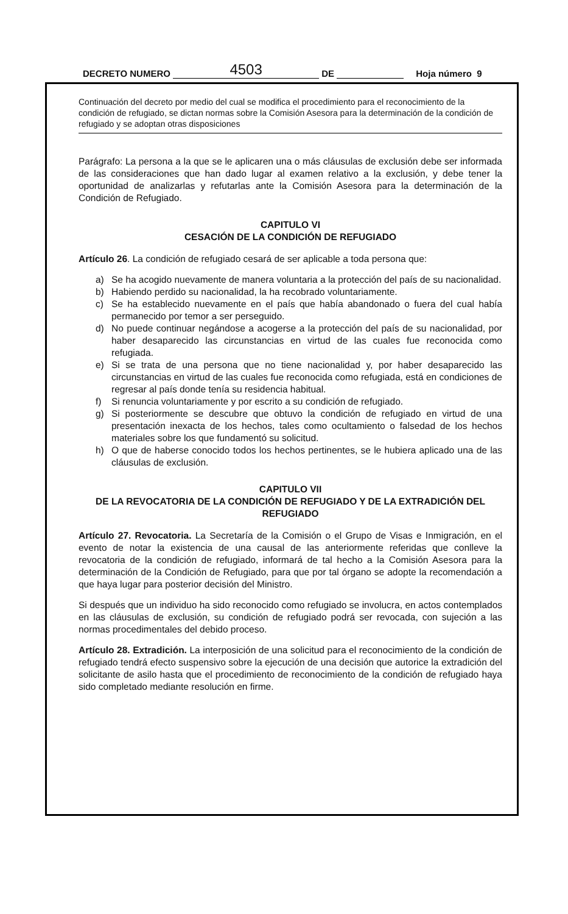DECRETO NUMERO 4503 DE Hoja número 9
Continuación del decreto por medio del cual se modifica el procedimiento para el reconocimiento de la condición de refugiado, se dictan normas sobre la Comisión Asesora para la determinación de la condición de refugiado y se adoptan otras disposiciones
Parágrafo: La persona a la que se le aplicaren una o más cláusulas de exclusión debe ser informada de las consideraciones que han dado lugar al examen relativo a la exclusión, y debe tener la oportunidad de analizarlas y refutarlas ante la Comisión Asesora para la determinación de la Condición de Refugiado.
CAPITULO VI
CESACIÓN DE LA CONDICIÓN DE REFUGIADO
Artículo 26. La condición de refugiado cesará de ser aplicable a toda persona que:
a) Se ha acogido nuevamente de manera voluntaria a la protección del país de su nacionalidad.
b) Habiendo perdido su nacionalidad, la ha recobrado voluntariamente.
c) Se ha establecido nuevamente en el país que había abandonado o fuera del cual había permanecido por temor a ser perseguido.
d) No puede continuar negándose a acogerse a la protección del país de su nacionalidad, por haber desaparecido las circunstancias en virtud de las cuales fue reconocida como refugiada.
e) Si se trata de una persona que no tiene nacionalidad y, por haber desaparecido las circunstancias en virtud de las cuales fue reconocida como refugiada, está en condiciones de regresar al país donde tenía su residencia habitual.
f) Si renuncia voluntariamente y por escrito a su condición de refugiado.
g) Si posteriormente se descubre que obtuvo la condición de refugiado en virtud de una presentación inexacta de los hechos, tales como ocultamiento o falsedad de los hechos materiales sobre los que fundamentó su solicitud.
h) O que de haberse conocido todos los hechos pertinentes, se le hubiera aplicado una de las cláusulas de exclusión.
CAPITULO VII
DE LA REVOCATORIA DE LA CONDICIÓN DE REFUGIADO Y DE LA EXTRADICIÓN DEL REFUGIADO
Artículo 27. Revocatoria. La Secretaría de la Comisión o el Grupo de Visas e Inmigración, en el evento de notar la existencia de una causal de las anteriormente referidas que conlleve la revocatoria de la condición de refugiado, informará de tal hecho a la Comisión Asesora para la determinación de la Condición de Refugiado, para que por tal órgano se adopte la recomendación a que haya lugar para posterior decisión del Ministro.
Si después que un individuo ha sido reconocido como refugiado se involucra, en actos contemplados en las cláusulas de exclusión, su condición de refugiado podrá ser revocada, con sujeción a las normas procedimentales del debido proceso.
Artículo 28. Extradición. La interposición de una solicitud para el reconocimiento de la condición de refugiado tendrá efecto suspensivo sobre la ejecución de una decisión que autorice la extradición del solicitante de asilo hasta que el procedimiento de reconocimiento de la condición de refugiado haya sido completado mediante resolución en firme.